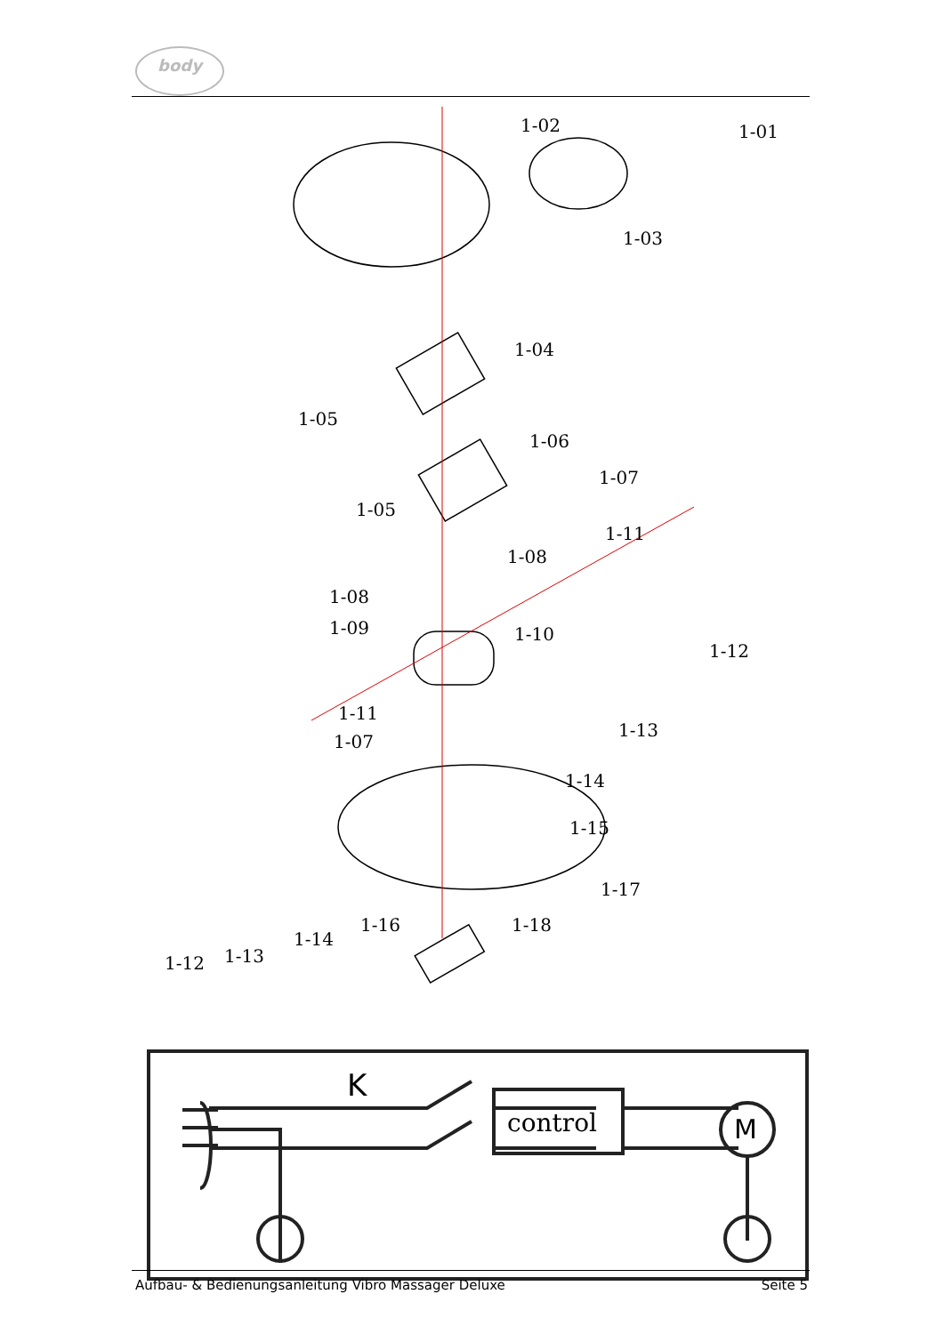body
1-02
1-01
1-03
1-04
1-05
1-06
1-05
1-07
1-11
1-08
1-08
1-09
1-10
1-12
1-11
1-07
1-13
1-14
1-15
1-17
1-16
1-18
1-14
1-12
1-13
K
control
M
Aufbau- & Bedienungsanleitung Vibro Massager Deluxe Seite 5